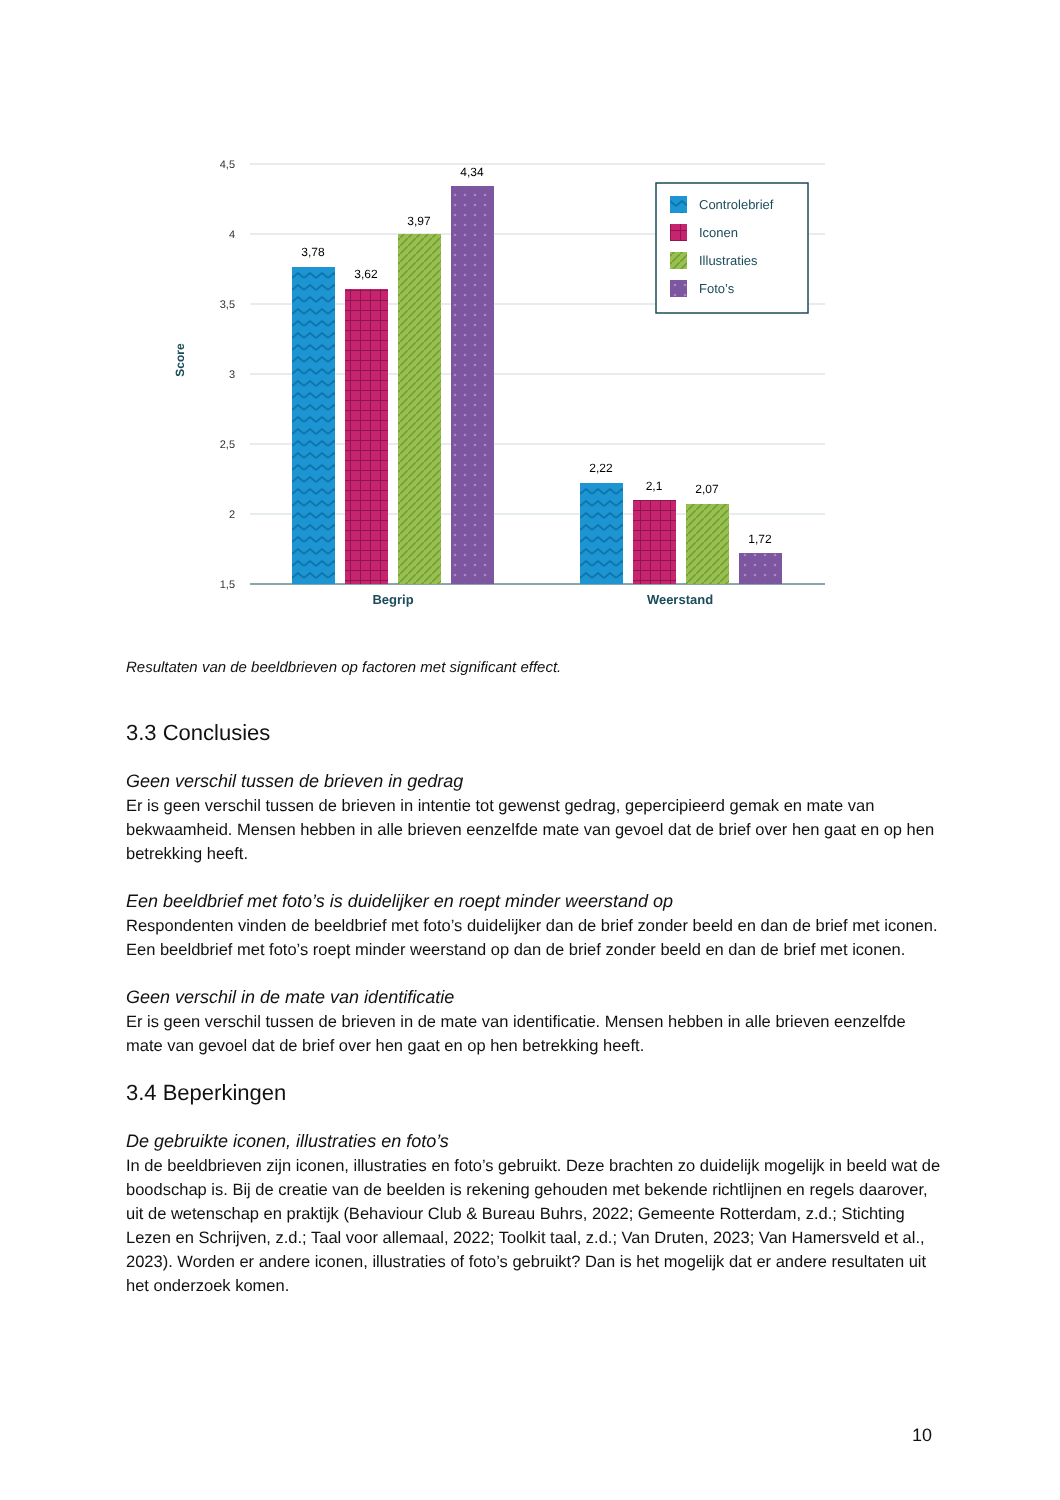4,5
4
3,5
3
2,5
2
1,5
Score
3,78
3,62
3,97
4,34
2,22
2,1
2,07
1,72
Begrip
Weerstand
Controlebrief
Iconen
Illustraties
Foto’s
Resultaten van de beeldbrieven op factoren met significant effect.
3.3 Conclusies
Geen verschil tussen de brieven in gedrag
Er is geen verschil tussen de brieven in intentie tot gewenst gedrag, gepercipieerd gemak en mate van bekwaamheid. Mensen hebben in alle brieven eenzelfde mate van gevoel dat de brief over hen gaat en op hen betrekking heeft.
Een beeldbrief met foto’s is duidelijker en roept minder weerstand op
Respondenten vinden de beeldbrief met foto’s duidelijker dan de brief zonder beeld en dan de brief met iconen. Een beeldbrief met foto’s roept minder weerstand op dan de brief zonder beeld en dan de brief met iconen.
Geen verschil in de mate van identificatie
Er is geen verschil tussen de brieven in de mate van identificatie. Mensen hebben in alle brieven eenzelfde mate van gevoel dat de brief over hen gaat en op hen betrekking heeft.
3.4 Beperkingen
De gebruikte iconen, illustraties en foto’s
In de beeldbrieven zijn iconen, illustraties en foto’s gebruikt. Deze brachten zo duidelijk mogelijk in beeld wat de boodschap is. Bij de creatie van de beelden is rekening gehouden met bekende richtlijnen en regels daarover, uit de wetenschap en praktijk (Behaviour Club & Bureau Buhrs, 2022; Gemeente Rotterdam, z.d.; Stichting Lezen en Schrijven, z.d.; Taal voor allemaal, 2022; Toolkit taal, z.d.; Van Druten, 2023; Van Hamersveld et al., 2023). Worden er andere iconen, illustraties of foto’s gebruikt? Dan is het mogelijk dat er andere resultaten uit het onderzoek komen.
10